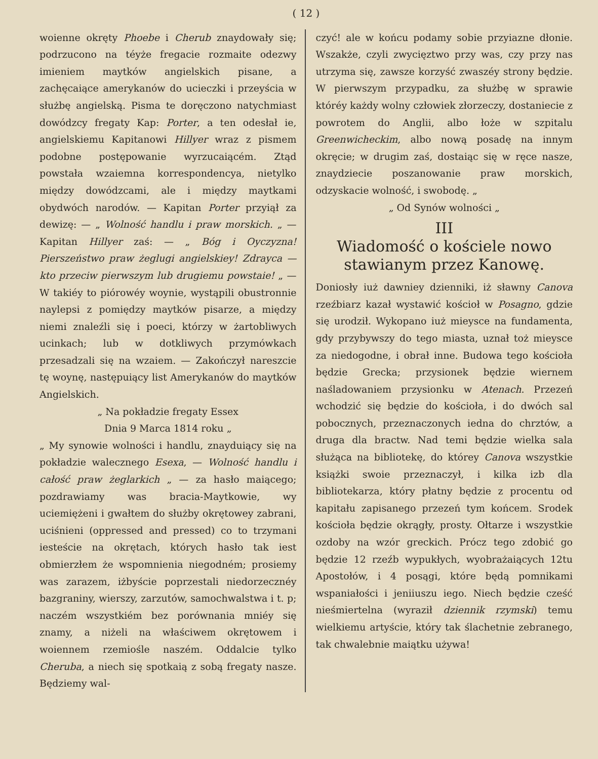( 12 )
woienne okręty Phoebe i Cherub znaydowały się; podrzucono na téyże fregacie rozmaite odezwy imieniem maytków angielskich pisane, a zachęcaiące amerykanów do ucieczki i przeyścia w służbę angielską. Pisma te doręczono natychmiast dowódzcy fregaty Kap: Porter, a ten odesłał ie, angielskiemu Kapitanowi Hillyer wraz z pismem podobne postępowanie wyrzucaiącém. Ztąd powstała wzaiemna korrespondencya, nietylko między dowódzcami, ale i między maytkami obydwóch narodów. — Kapitan Porter przyiął za dewizę: — „ Wolność handlu i praw morskich. „ — Kapitan Hillyer zaś: — „ Bóg i Oyczyzna! Pierszeństwo praw żeglugi angielskiey! Zdrayca — kto przeciw pierwszym lub drugiemu powstaie! „ — W takiéy to piórowéy woynie, wystąpili obustronnie naylepsi z pomiędzy maytków pisarze, a między niemi znaleźli się i poeci, którzy w żartobliwych ucinkach; lub w dotkliwych przymówkach przesadzali się na wzaiem. — Zakończył nareszcie tę woynę, następuiący list Amerykanów do maytków Angielskich.
„ Na pokładzie fregaty Essex
Dnia 9 Marca 1814 roku „
„ My synowie wolności i handlu, znayduiący się na pokładzie walecznego Esexa, — Wolność handlu i całość praw żeglarkich „ — za hasło maiącego; pozdrawiamy was bracia-Maytkowie, wy uciemiężeni i gwałtem do służby okrętowey zabrani, uciśnieni (oppressed and pressed) co to trzymani iesteście na okrętach, których hasło tak iest obmierzłem że wspomnienia niegodném; prosiemy was zarazem, iżbyście poprzestali niedorzecznéy bazgraniny, wierszy, zarzutów, samochwalstwa i t. p; naczém wszystkiém bez porównania mniéy się znamy, a niżeli na właściwem okrętowem i woiennem rzemiośle naszém. Oddalcie tylko Cheruba, a niech się spotkaią z sobą fregaty nasze. Będziemy wal-
czyć! ale w końcu podamy sobie przyiazne dłonie. Wszakże, czyli zwycięztwo przy was, czy przy nas utrzyma się, zawsze korzyść zwaszéy strony będzie. W pierwszym przypadku, za służbę w sprawie któréy każdy wolny człowiek złorzeczy, dostaniecie z powrotem do Anglii, albo łoże w szpitalu Greenwicheckim, albo nową posadę na innym okręcie; w drugim zaś, dostaiąc się w ręce nasze, znaydziecie poszanowanie praw morskich, odzyskacie wolność, i swobodę. „
„ Od Synów wolności „
III
Wiadomość o kościele nowo stawianym przez Kanowę.
Doniosły iuż dawniey dzienniki, iż sławny Canova rzeźbiarz kazał wystawić kościoł w Posagno, gdzie się urodził. Wykopano iuż mieysce na fundamenta, gdy przybywszy do tego miasta, uznał toż mieysce za niedogodne, i obrał inne. Budowa tego kościoła będzie Grecka; przysionek będzie wiernem naśladowaniem przysionku w Atenach. Przezeń wchodzić się będzie do kościoła, i do dwóch sal pobocznych, przeznaczonych iedna do chrztów, a druga dla bractw. Nad temi będzie wielka sala służąca na bibliotekę, do którey Canova wszystkie książki swoie przeznaczył, i kilka izb dla bibliotekarza, który płatny będzie z procentu od kapitału zapisanego przezeń tym końcem. Srodek kościoła będzie okrągły, prosty. Ołtarze i wszystkie ozdoby na wzór greckich. Prócz tego zdobić go będzie 12 rzeźb wypukłych, wyobrażaiących 12tu Apostołów, i 4 posągi, które będą pomnikami wspaniałości i jeniiuszu iego. Niech będzie cześć nieśmiertelna (wyraził dziennik rzymski) temu wielkiemu artyście, który tak ślachetnie zebranego, tak chwalebnie maiątku używa!